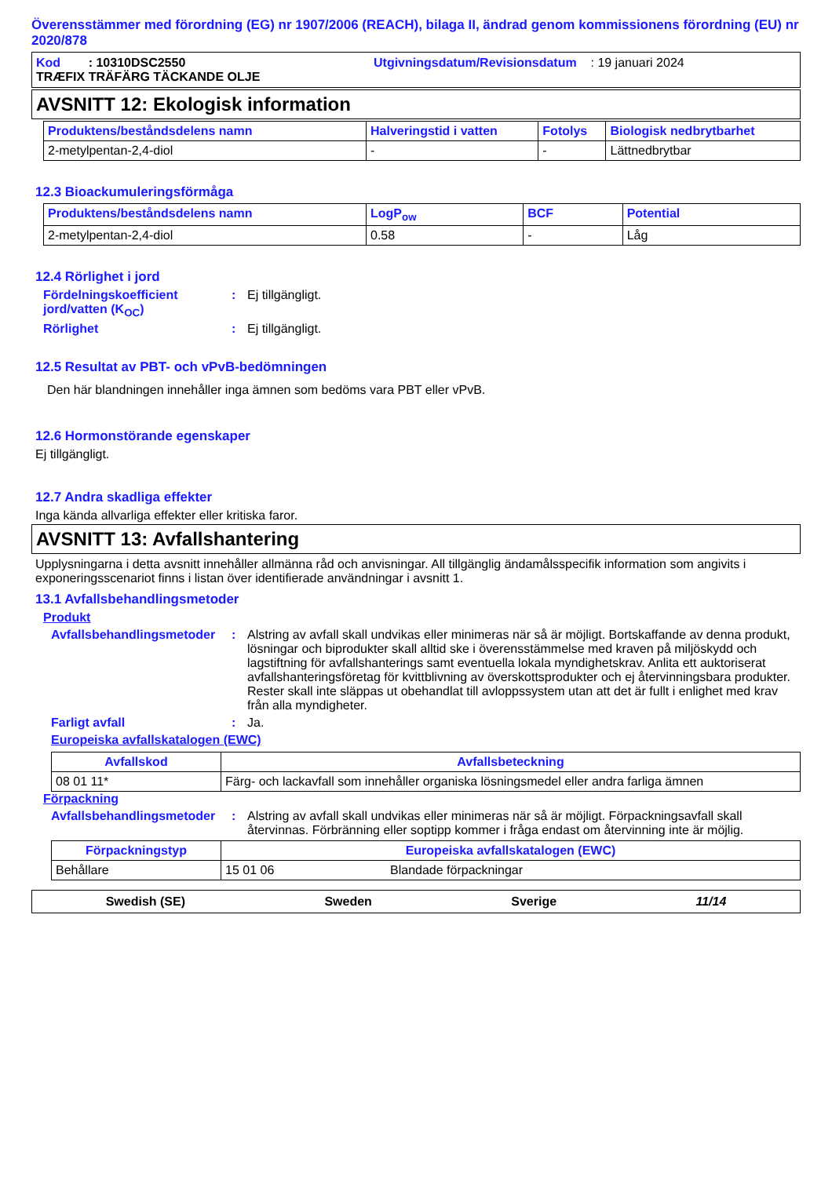Överensstämmer med förordning (EG) nr 1907/2006 (REACH), bilaga II, ändrad genom kommissionens förordning (EU) nr 2020/878
Kod : 10310DSC2550 Utgivningsdatum/Revisionsdatum : 19 januari 2024
TRÆFIX TRÄFÄRG TÄCKANDE OLJE
AVSNITT 12: Ekologisk information
| Produktens/beståndsdelens namn | Halveringstid i vatten | Fotolys | Biologisk nedbrytbarhet |
| --- | --- | --- | --- |
| 2-metylpentan-2,4-diol | - | - | Lättnedbrytbar |
12.3 Bioackumuleringsförmåga
| Produktens/beståndsdelens namn | LogP<sub>ow</sub> | BCF | Potential |
| --- | --- | --- | --- |
| 2-metylpentan-2,4-diol | 0.58 | - | Låg |
12.4 Rörlighet i jord
Fördelningskoefficient jord/vatten (K<sub>OC</sub>): Ej tillgängligt.
Rörlighet: Ej tillgängligt.
12.5 Resultat av PBT- och vPvB-bedömningen
Den här blandningen innehåller inga ämnen som bedöms vara PBT eller vPvB.
12.6 Hormonstörande egenskaper
Ej tillgängligt.
12.7 Andra skadliga effekter
Inga kända allvarliga effekter eller kritiska faror.
AVSNITT 13: Avfallshantering
Upplysningarna i detta avsnitt innehåller allmänna råd och anvisningar. All tillgänglig ändamålsspecifik information som angivits i exponeringsscenariot finns i listan över identifierade användningar i avsnitt 1.
13.1 Avfallsbehandlingsmetoder
Produkt
Avfallsbehandlingsmetoder: Alstring av avfall skall undvikas eller minimeras när så är möjligt. Bortskaffande av denna produkt, lösningar och biprodukter skall alltid ske i överensstämmelse med kraven på miljöskydd och lagstiftning för avfallshanterings samt eventuella lokala myndighetskrav. Anlita ett auktoriserat avfallshanteringsföretag för kvittblivning av överskottsprodukter och ej återvinningsbara produkter. Rester skall inte släppas ut obehandlat till avloppssystem utan att det är fullt i enlighet med krav från alla myndigheter.
Farligt avfall: Ja.
Europeiska avfallskatalogen (EWC)
| Avfallskod | Avfallsbeteckning |
| --- | --- |
| 08 01 11* | Färg- och lackavfall som innehåller organiska lösningsmedel eller andra farliga ämnen |
Förpackning
Avfallsbehandlingsmetoder: Alstring av avfall skall undvikas eller minimeras när så är möjligt. Förpackningsavfall skall återvinnas. Förbränning eller soptipp kommer i fråga endast om återvinning inte är möjlig.
| Förpackningstyp | Europeiska avfallskatalogen (EWC) | |
| --- | --- | --- |
| Behållare | 15 01 06 | Blandade förpackningar |
Swedish (SE) Sweden Sverige 11/14